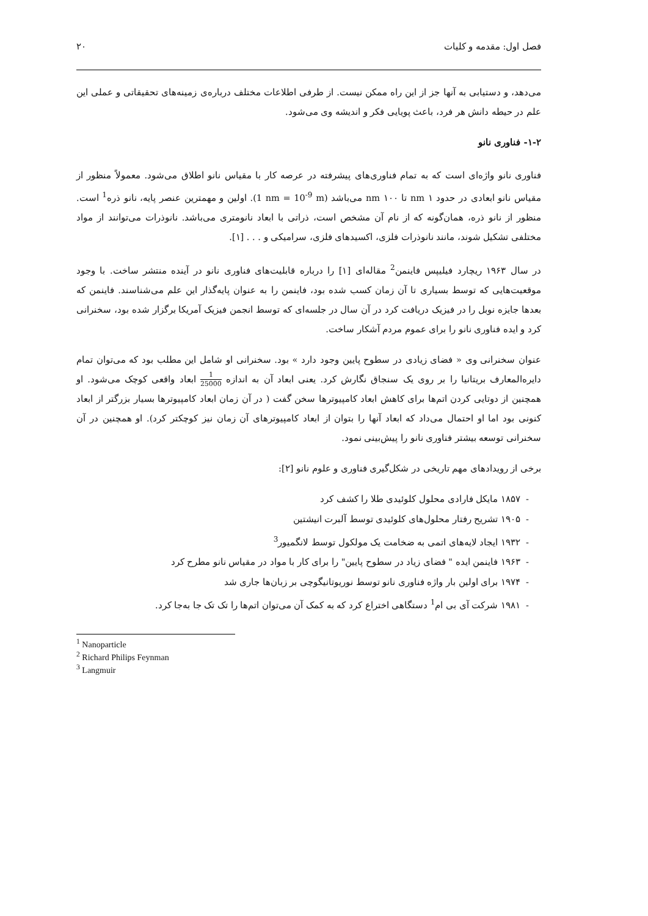فصل اول: مقدمه و کلیات ۲۰
می‌دهد، و دستیابی به آنها جز از این راه ممکن نیست. از طرفی اطلاعات مختلف درباره‌ی زمینه‌های تحقیقاتی و عملی این علم در حیطه دانش هر فرد، باعث پویایی فکر و اندیشه وی می‌شود.
۱-۲- فناوری نانو
فناوری نانو واژه‌ای است که به تمام فناوری‌های پیشرفته در عرصه کار با مقیاس نانو اطلاق می‌شود. معمولاً منظور از مقیاس نانو ابعادی در حدود ۱ nm تا ۱۰۰ nm می‌باشد (1 nm = 10<sup>-9</sup> m). اولین و مهمترین عنصر پایه، نانو ذره<sup>1</sup> است. منظور از نانو ذره، همان‌گونه که از نام آن مشخص است، ذراتی با ابعاد نانومتری می‌باشد. نانوذرات می‌توانند از مواد مختلفی تشکیل شوند، مانند نانوذرات فلزی، اکسیدهای فلزی، سرامیکی و . . . [۱].
در سال ۱۹۶۳ ریچارد فیلیپس فاینمن<sup>2</sup> مقاله‌ای [۱] را درباره قابلیت‌های فناوری نانو در آینده منتشر ساخت. با وجود موقعیت‌هایی که توسط بسیاری تا آن زمان کسب شده بود، فاینمن را به عنوان پایه‌گذار این علم می‌شناسند. فاینمن که بعدها جایزه نوبل را در فیزیک دریافت کرد در آن سال در جلسه‌ای که توسط انجمن فیزیک آمریکا برگزار شده بود، سخنرانی کرد و ایده فناوری نانو را برای عموم مردم آشکار ساخت.
عنوان سخنرانی وی « فضای زیادی در سطوح پایین وجود دارد » بود. سخنرانی او شامل این مطلب بود که می‌توان تمام دایره‌المعارف بریتانیا را بر روی یک سنجاق نگارش کرد. یعنی ابعاد آن به اندازه 1 25000 ابعاد واقعی کوچک می‌شود. او همچنین از دوتایی کردن اتم‌ها برای کاهش ابعاد کامپیوترها سخن گفت ( در آن زمان ابعاد کامپیوترها بسیار بزرگتر از ابعاد کنونی بود اما او احتمال می‌داد که ابعاد آنها را بتوان از ابعاد کامپیوترهای آن زمان نیز کوچکتر کرد). او همچنین در آن سخنرانی توسعه بیشتر فناوری نانو را پیش‌بینی نمود.
برخی از رویدادهای مهم تاریخی در شکل‌گیری فناوری و علوم نانو [۲]:
- ۱۸۵۷ مایکل فارادی محلول کلوئیدی طلا را کشف کرد
- ۱۹۰۵ تشریح رفتار محلول‌های کلوئیدی توسط آلبرت انیشتین
- ۱۹۳۲ ایجاد لایه‌های اتمی به ضخامت یک مولکول توسط لانگمیور<sup>3</sup>
- ۱۹۶۳ فاینمن ایده " فضای زیاد در سطوح پایین" را برای کار با مواد در مقیاس نانو مطرح کرد
- ۱۹۷۴ برای اولین بار واژه فناوری نانو توسط نوریوتانیگوچی بر زبان‌ها جاری شد
- ۱۹۸۱ شرکت آی بی ام<sup>1</sup> دستگاهی اختراع کرد که به کمک آن می‌توان اتم‌ها را تک تک جا به‌جا کرد.
<sup>1</sup> Nanoparticle
<sup>2</sup> Richard Philips Feynman
<sup>3</sup> Langmuir